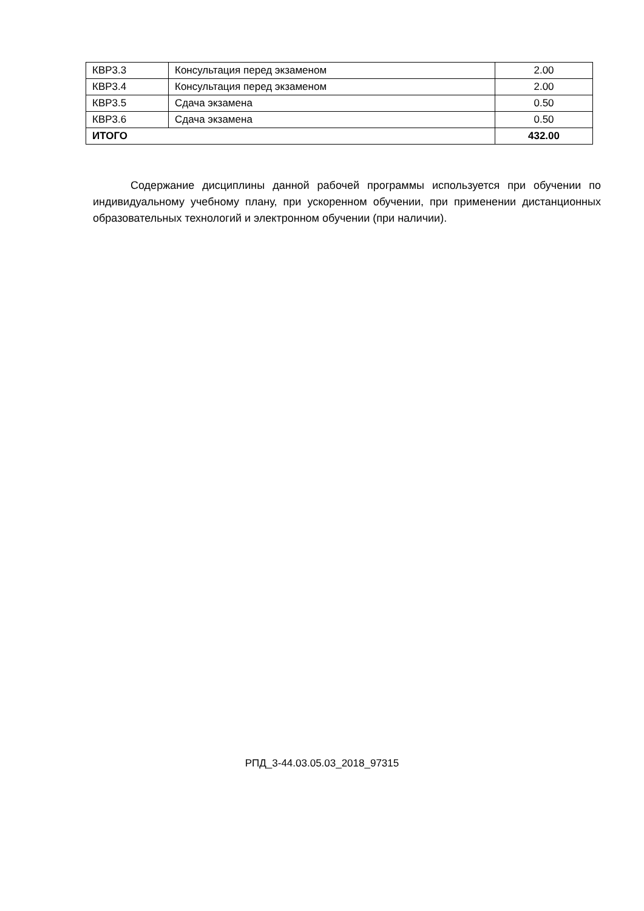| КВР3.3 | Консультация перед экзаменом | 2.00 |
| КВР3.4 | Консультация перед экзаменом | 2.00 |
| КВР3.5 | Сдача экзамена | 0.50 |
| КВР3.6 | Сдача экзамена | 0.50 |
| ИТОГО | | 432.00 |
Содержание дисциплины данной рабочей программы используется при обучении по индивидуальному учебному плану, при ускоренном обучении, при применении дистанционных образовательных технологий и электронном обучении (при наличии).
РПД_3-44.03.05.03_2018_97315